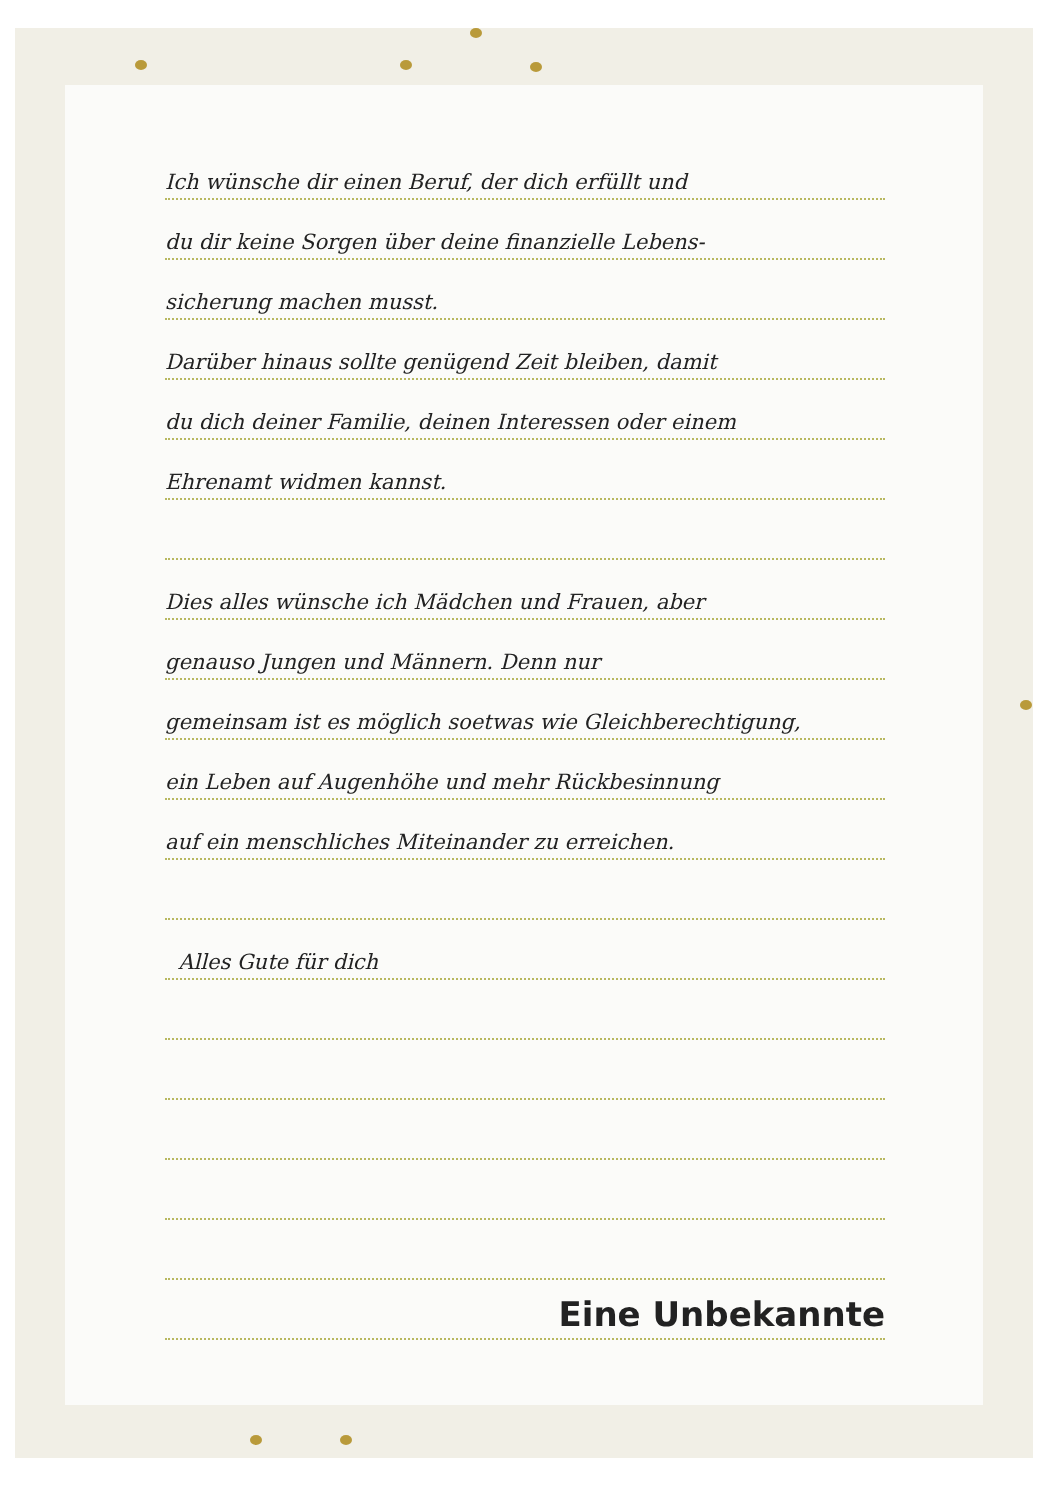Ich wünsche dir einen Beruf, der dich erfüllt und
du dir keine Sorgen über deine finanzielle Lebens-
sicherung machen musst.
Darüber hinaus sollte genügend Zeit bleiben, damit
du dich deiner Familie, deinen Interessen oder einem
Ehrenamt widmen kannst.
Dies alles wünsche ich Mädchen und Frauen, aber
genauso Jungen und Männern. Denn nur
gemeinsam ist es möglich soetwas wie Gleichberechtigung,
ein Leben auf Augenhöhe und mehr Rückbesinnung
auf ein menschliches Miteinander zu erreichen.
Alles Gute für dich
Eine Unbekannte